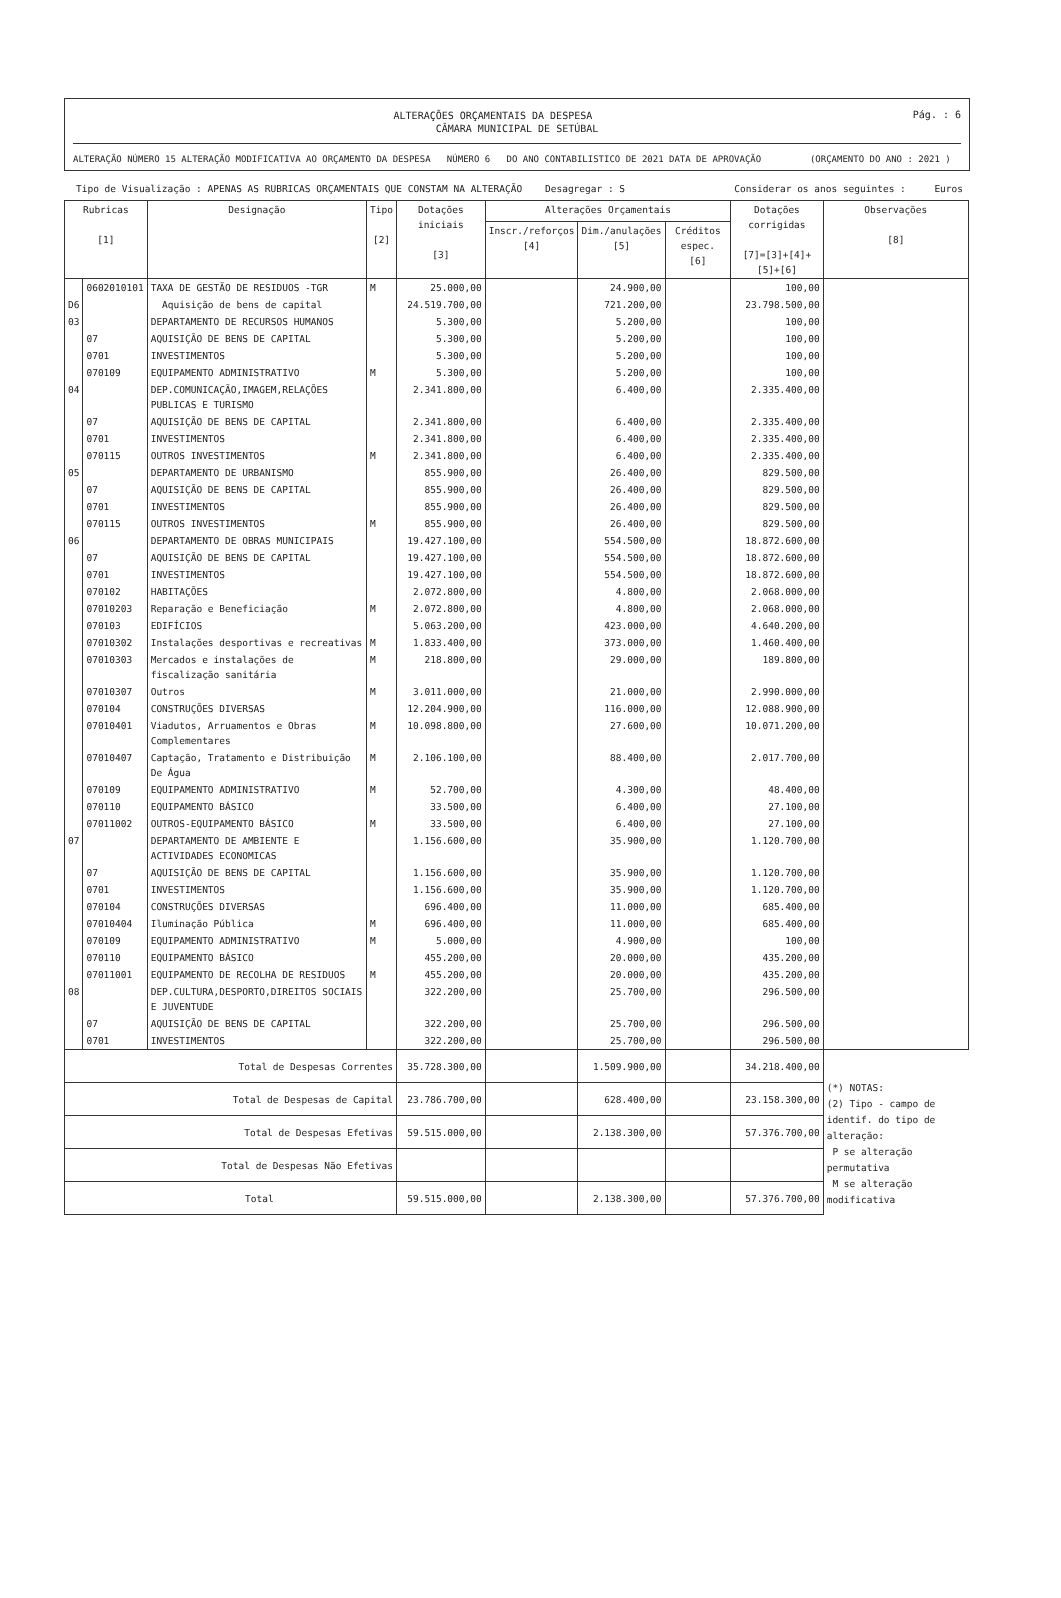Pág. : 6
ALTERAÇÕES ORÇAMENTAIS DA DESPESA
CÂMARA MUNICIPAL DE SETÚBAL
ALTERAÇÃO NÚMERO 15 ALTERAÇÃO MODIFICATIVA AO ORÇAMENTO DA DESPESA NÚMERO 6 DO ANO CONTABILISTICO DE 2021 DATA DE APROVAÇÃO (ORÇAMENTO DO ANO : 2021 )
Tipo de Visualização : APENAS AS RUBRICAS ORÇAMENTAIS QUE CONSTAM NA ALTERAÇÃO Desagregar : S Considerar os anos seguintes : Euros
| Rubricas [1] | | Designação | Tipo [2] | Dotações iniciais [3] | Alterações Orçamentais | | | Dotações corrigidas [7]=[3]+[4]+[5]+[6] | Observações [8] |
| --- | --- | --- | --- | --- | --- | --- | --- | --- | --- |
| | | | | | Inscr./reforços [4] | Dim./anulações [5] | Créditos espec. [6] | | |
| | 0602010101 | TAXA DE GESTÃO DE RESIDUOS -TGR | M | 25.000,00 | | 24.900,00 | | 100,00 | |
| D6 | | Aquisição de bens de capital | | 24.519.700,00 | | 721.200,00 | | 23.798.500,00 | |
| 03 | | DEPARTAMENTO DE RECURSOS HUMANOS | | 5.300,00 | | 5.200,00 | | 100,00 | |
| | 07 | AQUISIÇÃO DE BENS DE CAPITAL | | 5.300,00 | | 5.200,00 | | 100,00 | |
| | 0701 | INVESTIMENTOS | | 5.300,00 | | 5.200,00 | | 100,00 | |
| | 070109 | EQUIPAMENTO ADMINISTRATIVO | M | 5.300,00 | | 5.200,00 | | 100,00 | |
| 04 | | DEP.COMUNICAÇÃO,IMAGEM,RELAÇÕES PUBLICAS E TURISMO | | 2.341.800,00 | | 6.400,00 | | 2.335.400,00 | |
| | 07 | AQUISIÇÃO DE BENS DE CAPITAL | | 2.341.800,00 | | 6.400,00 | | 2.335.400,00 | |
| | 0701 | INVESTIMENTOS | | 2.341.800,00 | | 6.400,00 | | 2.335.400,00 | |
| | 070115 | OUTROS INVESTIMENTOS | M | 2.341.800,00 | | 6.400,00 | | 2.335.400,00 | |
| 05 | | DEPARTAMENTO DE URBANISMO | | 855.900,00 | | 26.400,00 | | 829.500,00 | |
| | 07 | AQUISIÇÃO DE BENS DE CAPITAL | | 855.900,00 | | 26.400,00 | | 829.500,00 | |
| | 0701 | INVESTIMENTOS | | 855.900,00 | | 26.400,00 | | 829.500,00 | |
| | 070115 | OUTROS INVESTIMENTOS | M | 855.900,00 | | 26.400,00 | | 829.500,00 | |
| 06 | | DEPARTAMENTO DE OBRAS MUNICIPAIS | | 19.427.100,00 | | 554.500,00 | | 18.872.600,00 | |
| | 07 | AQUISIÇÃO DE BENS DE CAPITAL | | 19.427.100,00 | | 554.500,00 | | 18.872.600,00 | |
| | 0701 | INVESTIMENTOS | | 19.427.100,00 | | 554.500,00 | | 18.872.600,00 | |
| | 070102 | HABITAÇÕES | | 2.072.800,00 | | 4.800,00 | | 2.068.000,00 | |
| | 07010203 | Reparação e Beneficiação | M | 2.072.800,00 | | 4.800,00 | | 2.068.000,00 | |
| | 070103 | EDIFÍCIOS | | 5.063.200,00 | | 423.000,00 | | 4.640.200,00 | |
| | 07010302 | Instalações desportivas e recreativas | M | 1.833.400,00 | | 373.000,00 | | 1.460.400,00 | |
| | 07010303 | Mercados e instalações de fiscalização sanitária | M | 218.800,00 | | 29.000,00 | | 189.800,00 | |
| | 07010307 | Outros | M | 3.011.000,00 | | 21.000,00 | | 2.990.000,00 | |
| | 070104 | CONSTRUÇÕES DIVERSAS | | 12.204.900,00 | | 116.000,00 | | 12.088.900,00 | |
| | 07010401 | Viadutos, Arruamentos e Obras Complementares | M | 10.098.800,00 | | 27.600,00 | | 10.071.200,00 | |
| | 07010407 | Captação, Tratamento e Distribuição De Água | M | 2.106.100,00 | | 88.400,00 | | 2.017.700,00 | |
| | 070109 | EQUIPAMENTO ADMINISTRATIVO | M | 52.700,00 | | 4.300,00 | | 48.400,00 | |
| | 070110 | EQUIPAMENTO BÁSICO | | 33.500,00 | | 6.400,00 | | 27.100,00 | |
| | 07011002 | OUTROS-EQUIPAMENTO BÁSICO | M | 33.500,00 | | 6.400,00 | | 27.100,00 | |
| 07 | | DEPARTAMENTO DE AMBIENTE E ACTIVIDADES ECONOMICAS | | 1.156.600,00 | | 35.900,00 | | 1.120.700,00 | |
| | 07 | AQUISIÇÃO DE BENS DE CAPITAL | | 1.156.600,00 | | 35.900,00 | | 1.120.700,00 | |
| | 0701 | INVESTIMENTOS | | 1.156.600,00 | | 35.900,00 | | 1.120.700,00 | |
| | 070104 | CONSTRUÇÕES DIVERSAS | | 696.400,00 | | 11.000,00 | | 685.400,00 | |
| | 07010404 | Iluminação Pública | M | 696.400,00 | | 11.000,00 | | 685.400,00 | |
| | 070109 | EQUIPAMENTO ADMINISTRATIVO | M | 5.000,00 | | 4.900,00 | | 100,00 | |
| | 070110 | EQUIPAMENTO BÁSICO | | 455.200,00 | | 20.000,00 | | 435.200,00 | |
| | 07011001 | EQUIPAMENTO DE RECOLHA DE RESIDUOS | M | 455.200,00 | | 20.000,00 | | 435.200,00 | |
| 08 | | DEP.CULTURA,DESPORTO,DIREITOS SOCIAIS E JUVENTUDE | | 322.200,00 | | 25.700,00 | | 296.500,00 | |
| | 07 | AQUISIÇÃO DE BENS DE CAPITAL | | 322.200,00 | | 25.700,00 | | 296.500,00 | |
| | 0701 | INVESTIMENTOS | | 322.200,00 | | 25.700,00 | | 296.500,00 | |
| Total de Despesas Correntes | | | | 35.728.300,00 | | 1.509.900,00 | | 34.218.400,00 | (*) NOTAS: (2) Tipo - campo de identif. do tipo de alteração: P se alteração permutativa M se alteração modificativa |
| Total de Despesas de Capital | | | | 23.786.700,00 | | 628.400,00 | | 23.158.300,00 | |
| Total de Despesas Efetivas | | | | 59.515.000,00 | | 2.138.300,00 | | 57.376.700,00 | |
| Total de Despesas Não Efetivas | | | | | | | | | |
| Total | | | | 59.515.000,00 | | 2.138.300,00 | | 57.376.700,00 | |